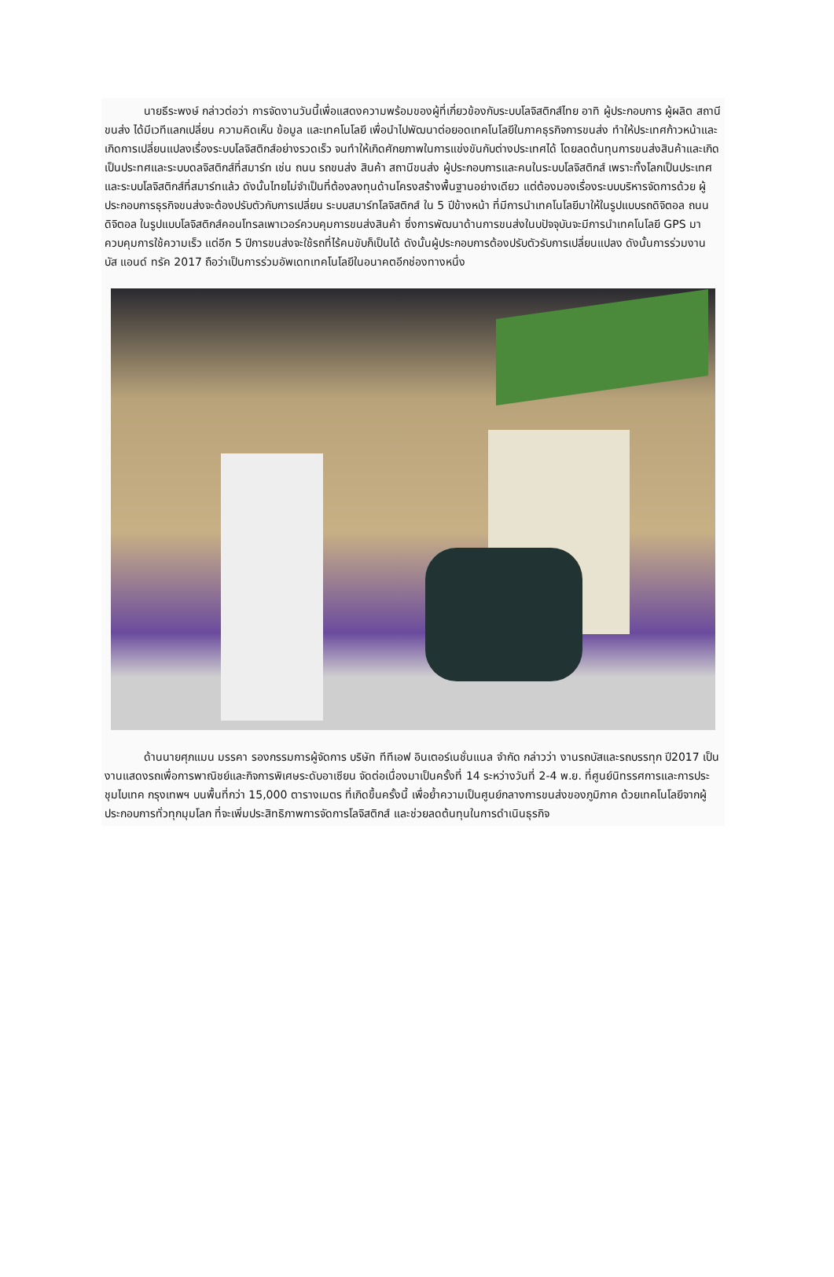นายธีระพงษ์ กล่าวต่อว่า การจัดงานวันนี้เพื่อแสดงความพร้อมของผู้ที่เกี่ยวข้องกับระบบโลจิสติกส์ไทย อาทิ ผู้ประกอบการ ผู้ผลิต สถานีขนส่ง ได้มีเวทีแลกเปลี่ยน ความคิดเห็น ข้อมูล และเทคโนโลยี เพื่อนำไปพัฒนาต่อยอดเทคโนโลยีในภาคธุรกิจการขนส่ง ทำให้ประเทศก้าวหน้าและเกิดการเปลี่ยนแปลงเรื่องระบบโลจิสติกส์อย่างรวดเร็ว จนทำให้เกิดศักยภาพในการแข่งขันกับต่างประเทศได้ โดยลดต้นทุนการขนส่งสินค้าและเกิดเป็นประทศและระบบดลจิสติกส์ที่สมาร์ท เช่น ถนน รถขนส่ง สินค้า สถานีขนส่ง ผู้ประกอบการและคนในระบบโลจิสติกส์ เพราะทั้งโลกเป็นประเทศและระบบโลจิสติกส์ที่สมาร์ทแล้ว ดังนั้นไทยไม่จำเป็นที่ต้องลงทุนด้านโครงสร้างพื้นฐานอย่างเดียว แต่ต้องมองเรื่องระบบบริหารจัดการด้วย ผู้ประกอบการธุรกิจขนส่งจะต้องปรับตัวกับการเปลี่ยน ระบบสมาร์ทโลจิสติกส์ ใน 5 ปีข้างหน้า ที่มีการนำเทคโนโลยีมาให้ในรูปแบบรถดิจิตอล ถนนดิจิตอล ในรูปแบบโลจิสติกส์คอนโทรลเพาเวอร์ควบคุมการขนส่งสินค้า ซึ่งการพัฒนาด้านการขนส่งในบปัจจุบันจะมีการนำเทคโนโลยี GPS มาควบคุมการใช้ความเร็ว แต่อีก 5 ปีการขนส่งจะใช้รถที่ไร้คนขับก็เป็นได้ ดังนั้นผู้ประกอบการต้องปรับตัวรับการเปลี่ยนแปลง ดังนั้นการร่วมงาน บัส แอนด์ ทรัค 2017 ถือว่าเป็นการร่วมอัพเดทเทคโนโลยีในอนาคตอีกช่องทางหนึ่ง
ด้านนายศุภแมน มรรคา รองกรรมการผู้จัดการ บริษัท ทีทีเอฟ อินเตอร์เนชั่นแนล จำกัด กล่าวว่า งานรถบัสและรถบรรทุก ปี2017 เป็นงานแสดงรถเพื่อการพาณิชย์และกิจการพิเศษระดับอาเซียน จัดต่อเนื่องมาเป็นครั้งที่ 14 ระหว่างวันที่ 2-4 พ.ย. ที่ศูนย์นิทรรศการและการประชุมไบเทค กรุงเทพฯ บนพื้นที่กว่า 15,000 ตารางเมตร ที่เกิดขึ้นครั้งนี้ เพื่อย้ำความเป็นศูนย์กลางการขนส่งของภูมิภาค ด้วยเทคโนโลยีจากผู้ประกอบการทั่วทุกมุมโลก ที่จะเพิ่มประสิทธิภาพการจัดการโลจิสติกส์ และช่วยลดต้นทุนในการดำเนินธุรกิจ